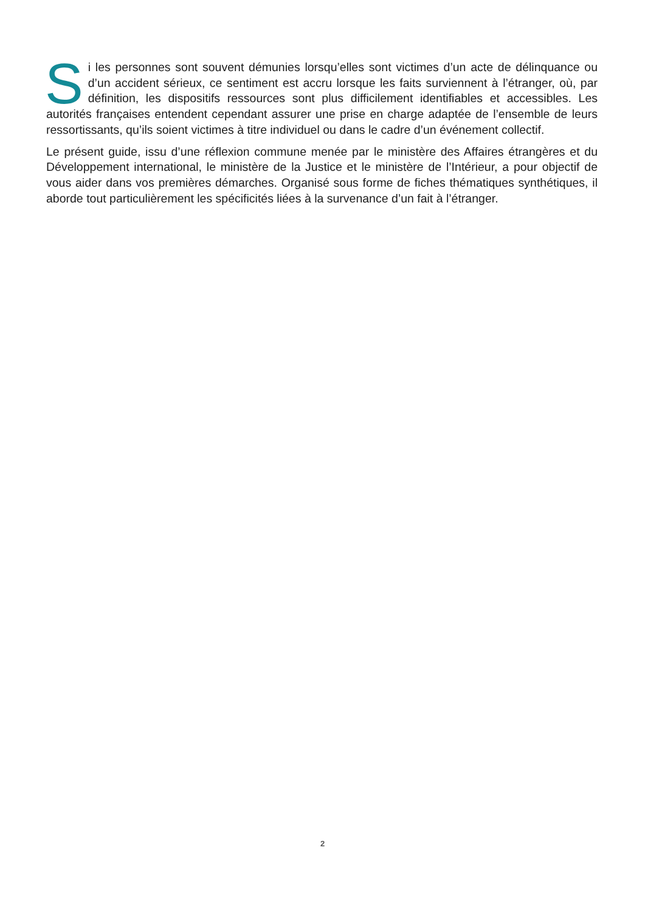Si les personnes sont souvent démunies lorsqu’elles sont victimes d’un acte de délinquance ou d’un accident sérieux, ce sentiment est accru lorsque les faits surviennent à l’étranger, où, par définition, les dispositifs ressources sont plus difficilement identifiables et accessibles. Les autorités françaises entendent cependant assurer une prise en charge adaptée de l’ensemble de leurs ressortissants, qu’ils soient victimes à titre individuel ou dans le cadre d’un événement collectif.
Le présent guide, issu d’une réflexion commune menée par le ministère des Affaires étrangères et du Développement international, le ministère de la Justice et le ministère de l’Intérieur, a pour objectif de vous aider dans vos premières démarches. Organisé sous forme de fiches thématiques synthétiques, il aborde tout particulièrement les spécificités liées à la survenance d’un fait à l’étranger.
2